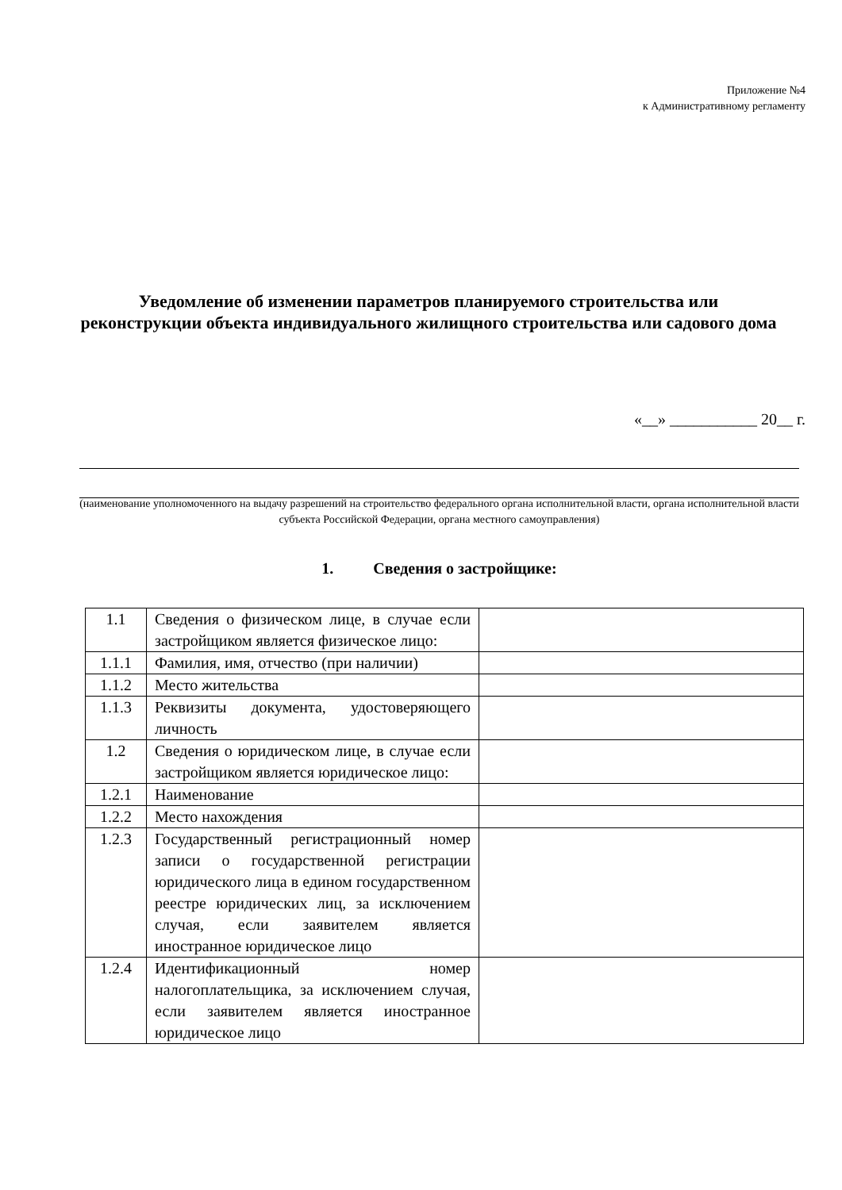Приложение №4
к Административному регламенту
Уведомление об изменении параметров планируемого строительства или реконструкции объекта индивидуального жилищного строительства или садового дома
«__» ___________ 20__ г.
(наименование уполномоченного на выдачу разрешений на строительство федерального органа исполнительной власти, органа исполнительной власти субъекта Российской Федерации, органа местного самоуправления)
1. Сведения о застройщике:
| 1.1 | Сведения о физическом лице, в случае если застройщиком является физическое лицо: | |
| 1.1.1 | Фамилия, имя, отчество (при наличии) | |
| 1.1.2 | Место жительства | |
| 1.1.3 | Реквизиты документа, удостоверяющего личность | |
| 1.2 | Сведения о юридическом лице, в случае если застройщиком является юридическое лицо: | |
| 1.2.1 | Наименование | |
| 1.2.2 | Место нахождения | |
| 1.2.3 | Государственный регистрационный номер записи о государственной регистрации юридического лица в едином государственном реестре юридических лиц, за исключением случая, если заявителем является иностранное юридическое лицо | |
| 1.2.4 | Идентификационный номер налогоплательщика, за исключением случая, если заявителем является иностранное юридическое лицо | |